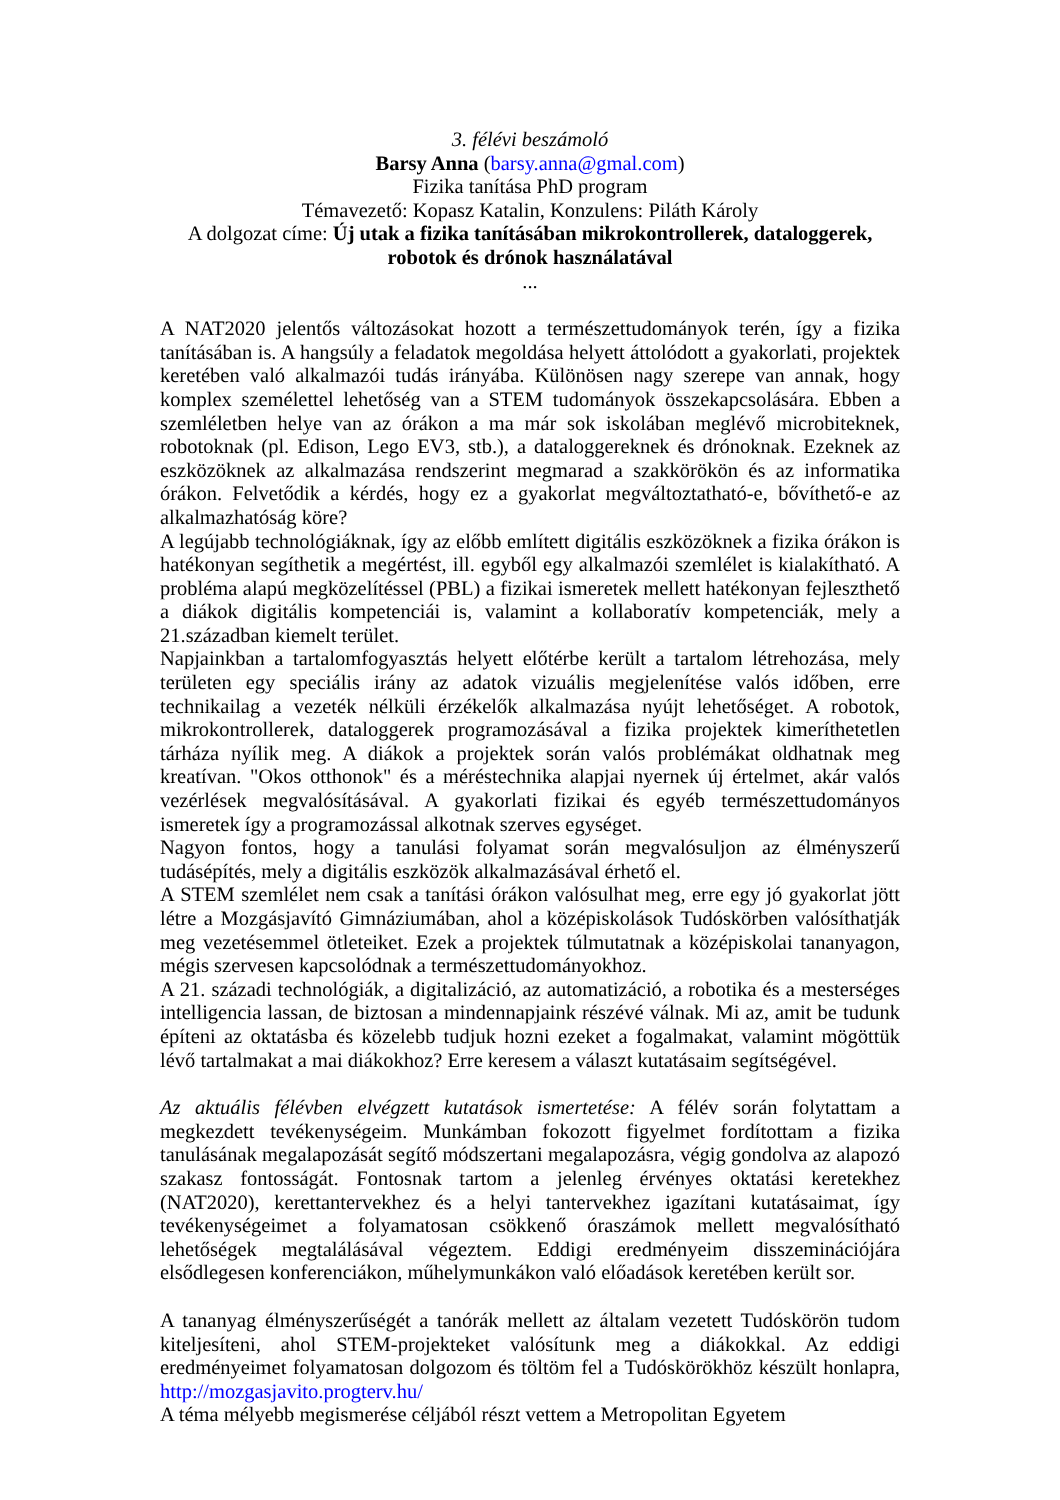3. félévi beszámoló
Barsy Anna (barsy.anna@gmal.com)
Fizika tanítása PhD program
Témavezető: Kopasz Katalin, Konzulens: Piláth Károly
A dolgozat címe: Új utak a fizika tanításában mikrokontrollerek, dataloggerek, robotok és drónok használatával
...
A NAT2020 jelentős változásokat hozott a természettudományok terén, így a fizika tanításában is. A hangsúly a feladatok megoldása helyett áttolódott a gyakorlati, projektek keretében való alkalmazói tudás irányába. Különösen nagy szerepe van annak, hogy komplex személettel lehetőség van a STEM tudományok összekapcsolására. Ebben a szemléletben helye van az órákon a ma már sok iskolában meglévő microbiteknek, robotoknak (pl. Edison, Lego EV3, stb.), a dataloggereknek és drónoknak. Ezeknek az eszközöknek az alkalmazása rendszerint megmarad a szakkörökön és az informatika órákon. Felvetődik a kérdés, hogy ez a gyakorlat megváltoztatható-e, bővíthető-e az alkalmazhatóság köre?
A legújabb technológiáknak, így az előbb említett digitális eszközöknek a fizika órákon is hatékonyan segíthetik a megértést, ill. egyből egy alkalmazói szemlélet is kialakítható. A probléma alapú megközelítéssel (PBL) a fizikai ismeretek mellett hatékonyan fejleszthető a diákok digitális kompetenciái is, valamint a kollaboratív kompetenciák, mely a 21.században kiemelt terület.
Napjainkban a tartalomfogyasztás helyett előtérbe került a tartalom létrehozása, mely területen egy speciális irány az adatok vizuális megjelenítése valós időben, erre technikailag a vezeték nélküli érzékelők alkalmazása nyújt lehetőséget. A robotok, mikrokontrollerek, dataloggerek programozásával a fizika projektek kimeríthetetlen tárháza nyílik meg. A diákok a projektek során valós problémákat oldhatnak meg kreatívan. "Okos otthonok" és a méréstechnika alapjai nyernek új értelmet, akár valós vezérlések megvalósításával. A gyakorlati fizikai és egyéb természettudományos ismeretek így a programozással alkotnak szerves egységet.
Nagyon fontos, hogy a tanulási folyamat során megvalósuljon az élményszerű tudásépítés, mely a digitális eszközök alkalmazásával érhető el.
A STEM szemlélet nem csak a tanítási órákon valósulhat meg, erre egy jó gyakorlat jött létre a Mozgásjavító Gimnáziumában, ahol a középiskolások Tudóskörben valósíthatják meg vezetésemmel ötleteiket. Ezek a projektek túlmutatnak a középiskolai tananyagon, mégis szervesen kapcsolódnak a természettudományokhoz.
A 21. századi technológiák, a digitalizáció, az automatizáció, a robotika és a mesterséges intelligencia lassan, de biztosan a mindennapjaink részévé válnak. Mi az, amit be tudunk építeni az oktatásba és közelebb tudjuk hozni ezeket a fogalmakat, valamint mögöttük lévő tartalmakat a mai diákokhoz? Erre keresem a választ kutatásaim segítségével.
Az aktuális félévben elvégzett kutatások ismertetése: A félév során folytattam a megkezdett tevékenységeim. Munkámban fokozott figyelmet fordítottam a fizika tanulásának megalapozását segítő módszertani megalapozásra, végig gondolva az alapozó szakasz fontosságát. Fontosnak tartom a jelenleg érvényes oktatási keretekhez (NAT2020), kerettantervekhez és a helyi tantervekhez igazítani kutatásaimat, így tevékenységeimet a folyamatosan csökkenő óraszámok mellett megvalósítható lehetőségek megtalálásával végeztem. Eddigi eredményeim disszeminációjára elsődlegesen konferenciákon, műhelymunkákon való előadások keretében került sor.
A tananyag élményszerűségét a tanórák mellett az általam vezetett Tudóskörön tudom kiteljesíteni, ahol STEM-projekteket valósítunk meg a diákokkal. Az eddigi eredményeimet folyamatosan dolgozom és töltöm fel a Tudóskörökhöz készült honlapra, http://mozgasjavito.progterv.hu/
A téma mélyebb megismerése céljából részt vettem a Metropolitan Egyetem